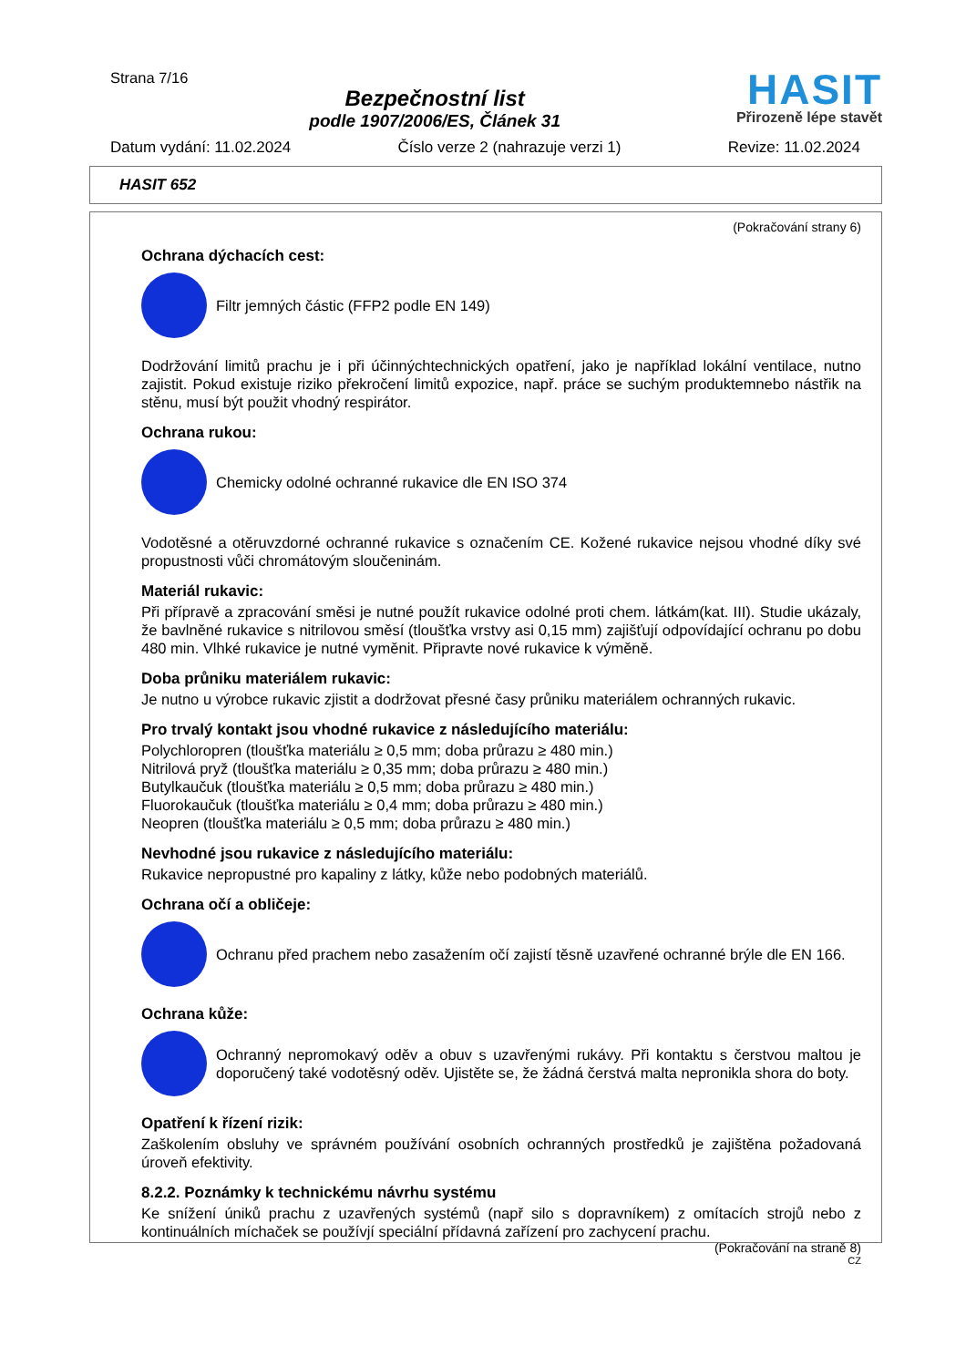Strana 7/16
Bezpečnostní list
podle 1907/2006/ES, Článek 31
HASIT
Přirozeně lépe stavět
Datum vydání: 11.02.2024 Číslo verze 2 (nahrazuje verzi 1) Revize: 11.02.2024
HASIT 652
(Pokračování strany 6)
Ochrana dýchacích cest:
Filtr jemných částic (FFP2 podle EN 149)
Dodržování limitů prachu je i při účinnýchtechnických opatření, jako je například lokální ventilace, nutno zajistit. Pokud existuje riziko překročení limitů expozice, např. práce se suchým produktemnebo nástřik na stěnu, musí být použit vhodný respirátor.
Ochrana rukou:
Chemicky odolné ochranné rukavice dle EN ISO 374
Vodotěsné a otěruvzdorné ochranné rukavice s označením CE. Kožené rukavice nejsou vhodné díky své propustnosti vůči chromátovým sloučeninám.
Materiál rukavic:
Při přípravě a zpracování směsi je nutné použít rukavice odolné proti chem. látkám(kat. III). Studie ukázaly, že bavlněné rukavice s nitrilovou směsí (tloušťka vrstvy asi 0,15 mm) zajišťují odpovídající ochranu po dobu 480 min. Vlhké rukavice je nutné vyměnit. Připravte nové rukavice k výměně.
Doba průniku materiálem rukavic:
Je nutno u výrobce rukavic zjistit a dodržovat přesné časy průniku materiálem ochranných rukavic.
Pro trvalý kontakt jsou vhodné rukavice z následujícího materiálu:
Polychloropren (tloušťka materiálu ≥ 0,5 mm; doba průrazu ≥ 480 min.)
Nitrilová pryž (tloušťka materiálu ≥ 0,35 mm; doba průrazu ≥ 480 min.)
Butylkaučuk (tloušťka materiálu ≥ 0,5 mm; doba průrazu ≥ 480 min.)
Fluorokaučuk (tloušťka materiálu ≥ 0,4 mm; doba průrazu ≥ 480 min.)
Neopren (tloušťka materiálu ≥ 0,5 mm; doba průrazu ≥ 480 min.)
Nevhodné jsou rukavice z následujícího materiálu:
Rukavice nepropustné pro kapaliny z látky, kůže nebo podobných materiálů.
Ochrana očí a obličeje:
Ochranu před prachem nebo zasažením očí zajistí těsně uzavřené ochranné brýle dle EN 166.
Ochrana kůže:
Ochranný nepromokavý oděv a obuv s uzavřenými rukávy. Při kontaktu s čerstvou maltou je doporučený také vodotěsný oděv. Ujistěte se, že žádná čerstvá malta nepronikla shora do boty.
Opatření k řízení rizik:
Zaškolením obsluhy ve správném používání osobních ochranných prostředků je zajištěna požadovaná úroveň efektivity.
8.2.2. Poznámky k technickému návrhu systému
Ke snížení úniků prachu z uzavřených systémů (např silo s dopravníkem) z omítacích strojů nebo z kontinuálních míchaček se používjí speciální přídavná zařízení pro zachycení prachu.
(Pokračování na straně 8)
CZ